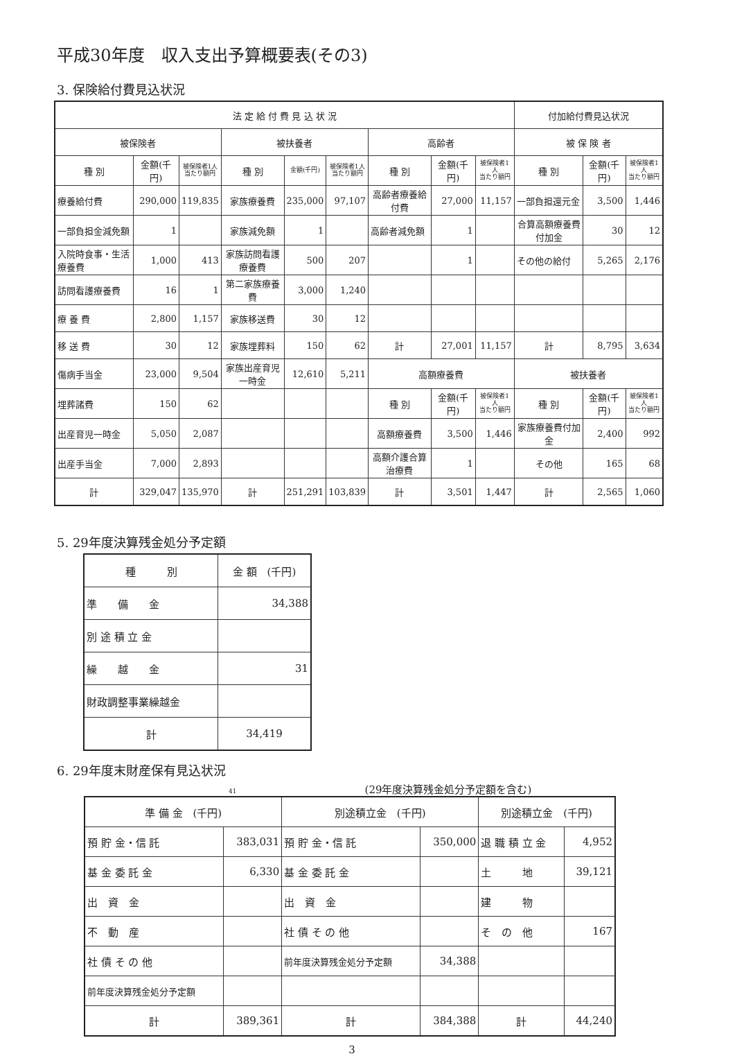平成30年度　収入支出予算概要表(その3)
3. 保険給付費見込状況
| 法 定 給 付 費 見 込 状 況 | | | | | | | | | 付加給付費見込状況 | | |
| --- | --- | --- | --- | --- | --- | --- | --- | --- | --- | --- | --- |
| 被保険者 | | | 被扶養者 | | | 高齢者 | | | 被 保 険 者 | | |
| 種 別 | 金額(千円) | 被保険者1人 当たり額円 | 種 別 | 金額(千円) | 被保険者1人 当たり額円 | 種 別 | 金額(千円) | 被保険者1人 当たり額円 | 種 別 | 金額(千円) | 被保険者1人 当たり額円 |
| 療養給付費 | 290,000 | 119,835 | 家族療養費 | 235,000 | 97,107 | 高齢者療養給付費 | 27,000 | 11,157 | 一部負担還元金 | 3,500 | 1,446 |
| 一部負担金減免額 | 1 | | 家族減免額 | 1 | | 高齢者減免額 | 1 | | 合算高額療養費付加金 | 30 | 12 |
| 入院時食事・生活療養費 | 1,000 | 413 | 家族訪問看護療養費 | 500 | 207 | | 1 | | その他の給付 | 5,265 | 2,176 |
| 訪問看護療養費 | 16 | 1 | 第二家族療養費 | 3,000 | 1,240 | | | | | | |
| 療 養 費 | 2,800 | 1,157 | 家族移送費 | 30 | 12 | | | | | | |
| 移 送 費 | 30 | 12 | 家族埋葬料 | 150 | 62 | 計 | 27,001 | 11,157 | 計 | 8,795 | 3,634 |
| 傷病手当金 | 23,000 | 9,504 | 家族出産育児一時金 | 12,610 | 5,211 | 高額療養費 | | | 被扶養者 | | |
| 埋葬諸費 | 150 | 62 | | | | 種 別 | 金額(千円) | 被保険者1人 当たり額円 | 種 別 | 金額(千円) | 被保険者1人 当たり額円 |
| 出産育児一時金 | 5,050 | 2,087 | | | | 高額療養費 | 3,500 | 1,446 | 家族療養費付加金 | 2,400 | 992 |
| 出産手当金 | 7,000 | 2,893 | | | | 高額介護合算治療費 | 1 | | その他 | 165 | 68 |
| 計 | 329,047 | 135,970 | 計 | 251,291 | 103,839 | 計 | 3,501 | 1,447 | 計 | 2,565 | 1,060 |
5. 29年度決算残金処分予定額
| 種 別 | 金 額 (千円) |
| --- | --- |
| 準 備 金 | 34,388 |
| 別 途 積 立 金 | |
| 繰 越 金 | 31 |
| 財政調整事業繰越金 | |
| 計 | 34,419 |
6. 29年度末財産保有見込状況
41
(29年度決算残金処分予定額を含む)
| 準 備 金 (千円) | | 別途積立金 (千円) | | 別途積立金 (千円) | |
| --- | --- | --- | --- | --- | --- |
| 預 貯 金・信 託 | 383,031 | 預 貯 金・信 託 | 350,000 | 退 職 積 立 金 | 4,952 |
| 基 金 委 託 金 | 6,330 | 基 金 委 託 金 | | 土 地 | 39,121 |
| 出 資 金 | | 出 資 金 | | 建 物 | |
| 不 動 産 | | 社 債 そ の 他 | | そ の 他 | 167 |
| 社 債 そ の 他 | | 前年度決算残金処分予定額 | 34,388 | | |
| 前年度決算残金処分予定額 | | | | | |
| 計 | 389,361 | 計 | 384,388 | 計 | 44,240 |
3